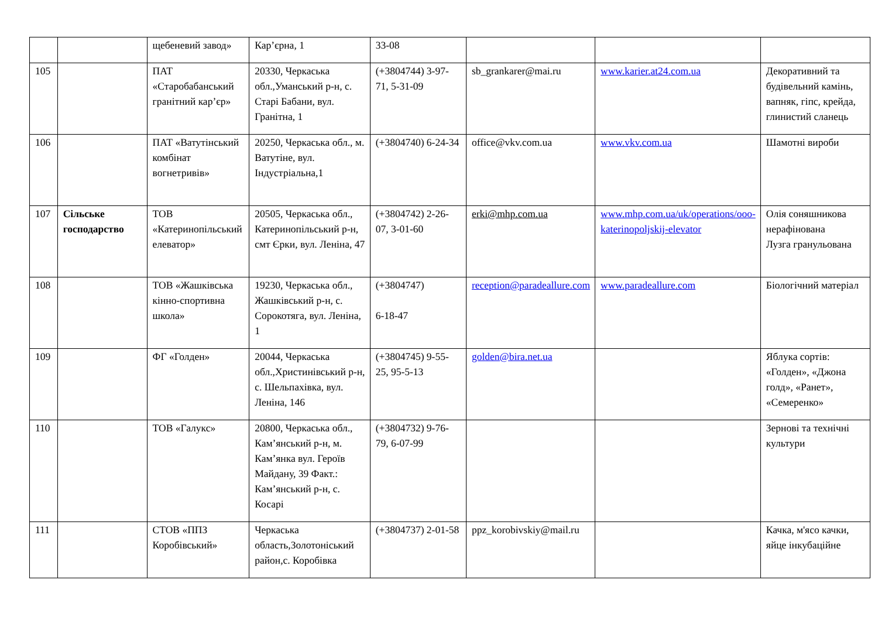| | | щебеневий завод» | Кар’єрна, 1 | 33-08 | | | |
| 105 | | ПАТ «Старобабанський гранітний кар’єр» | 20330, Черкаська обл.,Уманський р-н, с. Старі Бабани, вул. Гранітна, 1 | (+3804744) 3-97-71, 5-31-09 | sb_grankarer@mai.ru | www.karier.at24.com.ua | Декоративний та будівельний камінь, вапняк, гіпс, крейда, глинистий сланець |
| 106 | | ПАТ «Ватутінський комбінат вогнетривів» | 20250, Черкаська обл., м. Ватутіне, вул. Індустріальна,1 | (+3804740) 6-24-34 | office@vkv.com.ua | www.vkv.com.ua | Шамотні вироби |
| 107 | Сільське господарство | ТОВ «Катеринопільський елеватор» | 20505, Черкаська обл., Катеринопільський р-н, смт Єрки, вул. Леніна, 47 | (+3804742) 2-26-07, 3-01-60 | erki@mhp.com.ua | www.mhp.com.ua/uk/operations/ooo-katerinopoljskij-elevator | Олія соняшникова нерафінована Лузга гранульована |
| 108 | | ТОВ «Жашківська кінно-спортивна школа» | 19230, Черкаська обл., Жашківський р-н, с. Сорокотяга, вул. Леніна, 1 | (+3804747) 6-18-47 | reception@paradeallure.com | www.paradeallure.com | Біологічний матеріал |
| 109 | | ФГ «Голден» | 20044, Черкаська обл.,Христинівський р-н, с. Шельпахівка, вул. Леніна, 146 | (+3804745) 9-55-25, 95-5-13 | golden@bira.net.ua | | Яблука сортів: «Голден», «Джона голд», «Ранет», «Семеренко» |
| 110 | | ТОВ «Галукс» | 20800, Черкаська обл., Кам’янський р-н, м. Кам’янка вул. Героїв Майдану, 39 Факт.: Кам’янський р-н, с. Косарі | (+3804732) 9-76-79, 6-07-99 | | | Зернові та технічні культури |
| 111 | | СТОВ «ППЗ Коробівський» | Черкаська область,Золотоніський район,с. Коробівка | (+3804737) 2-01-58 | ppz_korobivskiy@mail.ru | | Качка, м'ясо качки, яйце інкубаційне |